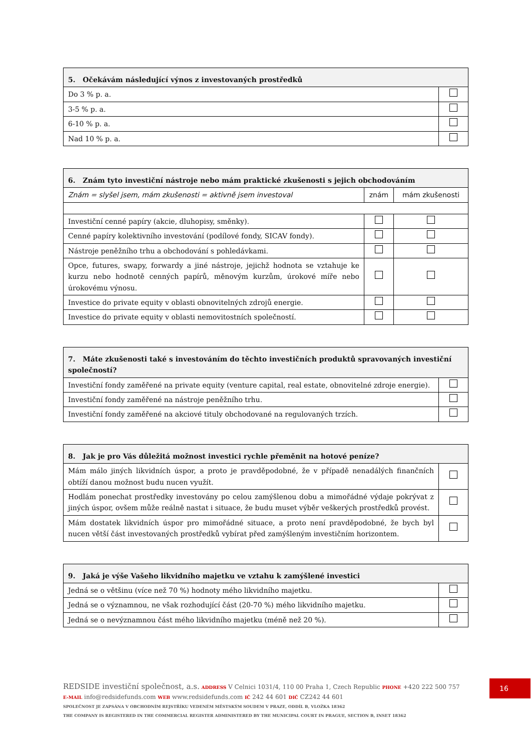| 5. Očekávám následující výnos z investovaných prostředků | |
| --- | --- |
| Do 3 % p. a. | |
| 3-5 % p. a. | |
| 6-10 % p. a. | |
| Nad 10 % p. a. | |
| 6. Znám tyto investiční nástroje nebo mám praktické zkušenosti s jejich obchodováním | | |
| --- | --- | --- |
| Znám = slyšel jsem, mám zkušenosti = aktivně jsem investoval | znám | mám zkušenosti |
| Investiční cenné papíry (akcie, dluhopisy, směnky). | | |
| Cenné papíry kolektivního investování (podílové fondy, SICAV fondy). | | |
| Nástroje peněžního trhu a obchodování s pohledávkami. | | |
| Opce, futures, swapy, forwardy a jiné nástroje, jejichž hodnota se vztahuje ke kurzu nebo hodnotě cenných papírů, měnovým kurzům, úrokové míře nebo úrokovému výnosu. | | |
| Investice do private equity v oblasti obnovitelných zdrojů energie. | | |
| Investice do private equity v oblasti nemovitostních společností. | | |
| 7. Máte zkušenosti také s investováním do těchto investičních produktů spravovaných investiční společností? | |
| --- | --- |
| Investiční fondy zaměřené na private equity (venture capital, real estate, obnovitelné zdroje energie). | |
| Investiční fondy zaměřené na nástroje peněžního trhu. | |
| Investiční fondy zaměřené na akciové tituly obchodované na regulovaných trzích. | |
| 8. Jak je pro Vás důležitá možnost investici rychle přeměnit na hotové peníze? | |
| --- | --- |
| Mám málo jiných likvidních úspor, a proto je pravděpodobné, že v případě nenadálých finančních obtíží danou možnost budu nucen využít. | |
| Hodlám ponechat prostředky investovány po celou zamýšlenou dobu a mimořádné výdaje pokrývat z jiných úspor, ovšem může reálně nastat i situace, že budu muset výběr veškerých prostředků provést. | |
| Mám dostatek likvidních úspor pro mimořádné situace, a proto není pravděpodobné, že bych byl nucen větší část investovaných prostředků vybírat před zamýšleným investičním horizontem. | |
| 9. Jaká je výše Vašeho likvidního majetku ve vztahu k zamýšlené investici | |
| --- | --- |
| Jedná se o většinu (více než 70 %) hodnoty mého likvidního majetku. | |
| Jedná se o významnou, ne však rozhodující část (20-70 %) mého likvidního majetku. | |
| Jedná se o nevýznamnou část mého likvidního majetku (méně než 20 %). | |
REDSIDE investiční společnost, a.s. ADDRESS V Celnici 1031/4, 110 00 Praha 1, Czech Republic PHONE +420 222 500 757
E-MAIL info@redsidefunds.com WEB www.redsidefunds.com IČ 242 44 601 DIČ CZ242 44 601
SPOLEČNOST JE ZAPSÁNA V OBCHODNÍM REJSTŘÍKU VEDENÉM MĚSTSKÝM SOUDEM V PRAZE, ODDÍL B, VLOŽKA 18362
THE COMPANY IS REGISTERED IN THE COMMERCIAL REGISTER ADMINISTERED BY THE MUNICIPAL COURT IN PRAGUE, SECTION B, INSET 18362
16